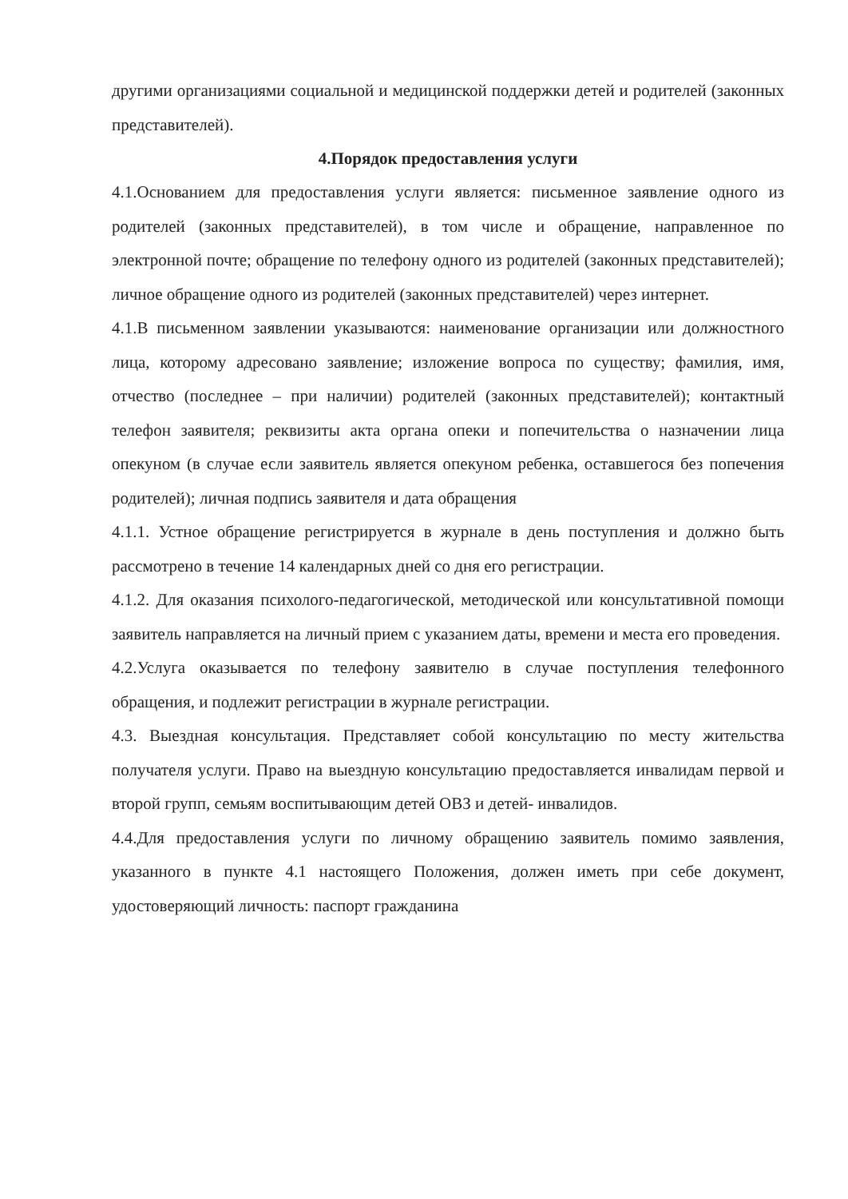другими организациями социальной и медицинской поддержки детей и родителей (законных представителей).
4.Порядок предоставления услуги
4.1.Основанием для предоставления услуги является: письменное заявление одного из родителей (законных представителей), в том числе и обращение, направленное по электронной почте; обращение по телефону одного из родителей (законных представителей); личное обращение одного из родителей (законных представителей) через интернет.
4.1.В письменном заявлении указываются: наименование организации или должностного лица, которому адресовано заявление; изложение вопроса по существу; фамилия, имя, отчество (последнее – при наличии) родителей (законных представителей); контактный телефон заявителя; реквизиты акта органа опеки и попечительства о назначении лица опекуном (в случае если заявитель является опекуном ребенка, оставшегося без попечения родителей); личная подпись заявителя и дата обращения
4.1.1. Устное обращение регистрируется в журнале в день поступления и должно быть рассмотрено в течение 14 календарных дней со дня его регистрации.
4.1.2. Для оказания психолого-педагогической, методической или консультативной помощи заявитель направляется на личный прием с указанием даты, времени и места его проведения.
4.2.Услуга оказывается по телефону заявителю в случае поступления телефонного обращения, и подлежит регистрации в журнале регистрации.
4.3. Выездная консультация. Представляет собой консультацию по месту жительства получателя услуги. Право на выездную консультацию предоставляется инвалидам первой и второй групп, семьям воспитывающим детей ОВЗ и детей- инвалидов.
4.4.Для предоставления услуги по личному обращению заявитель помимо заявления, указанного в пункте 4.1 настоящего Положения, должен иметь при себе документ, удостоверяющий личность: паспорт гражданина